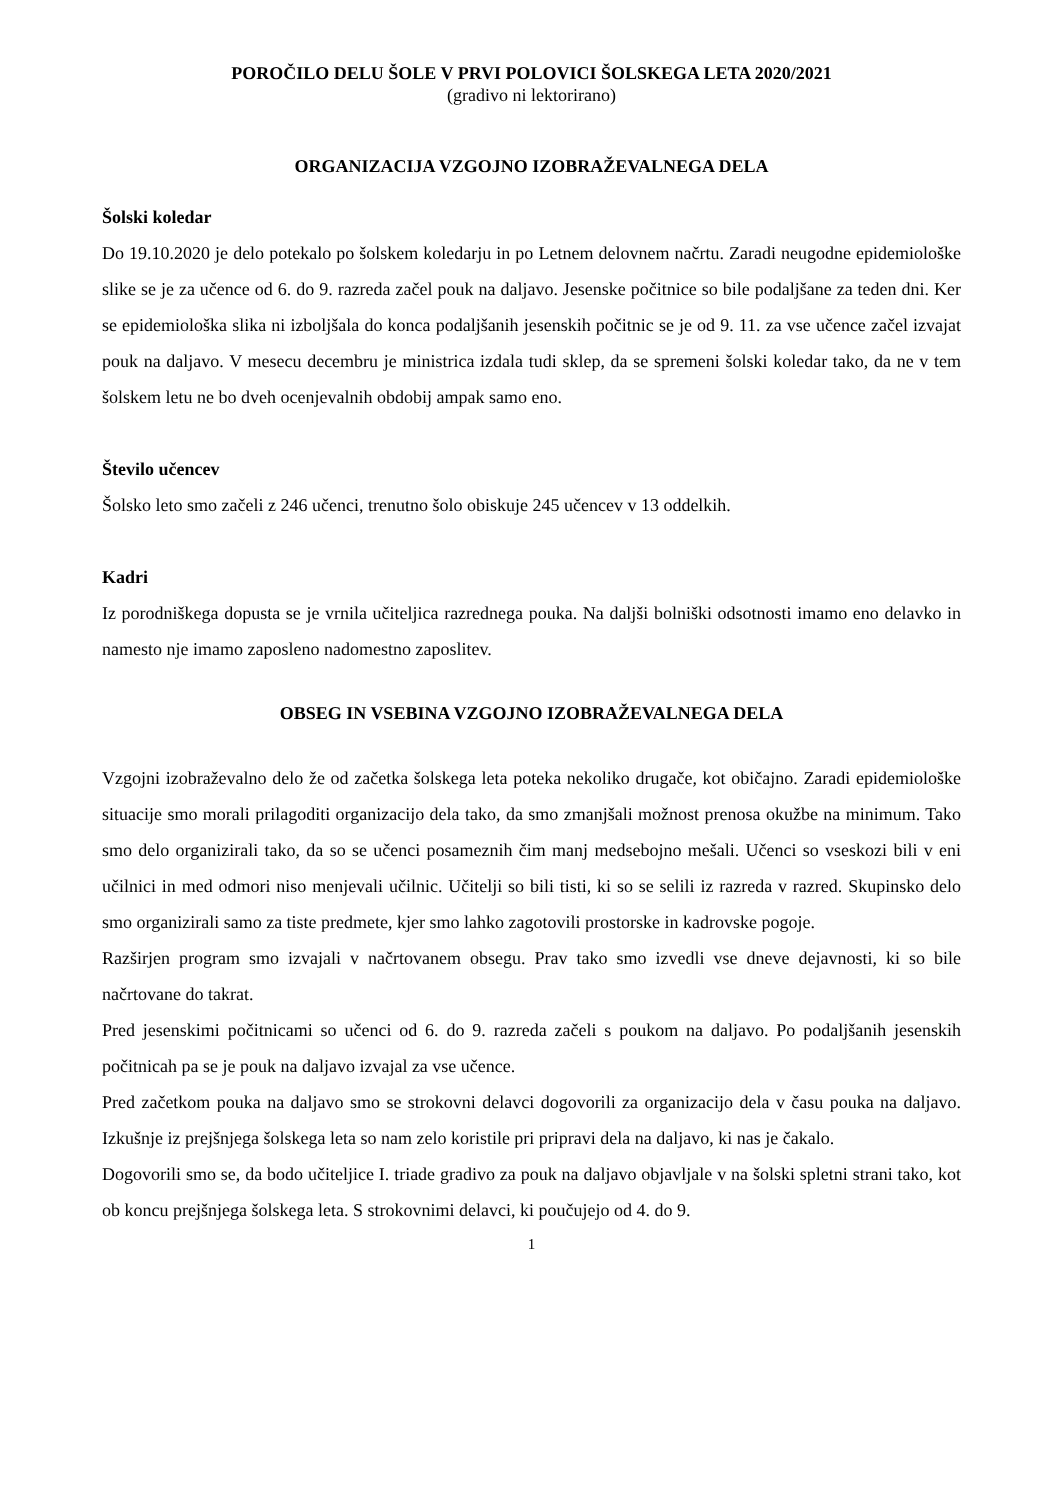POROČILO DELU ŠOLE V PRVI POLOVICI ŠOLSKEGA LETA 2020/2021
(gradivo ni lektorirano)
ORGANIZACIJA VZGOJNO IZOBRAŽEVALNEGA DELA
Šolski koledar
Do 19.10.2020 je delo potekalo po šolskem koledarju in po Letnem delovnem načrtu. Zaradi neugodne epidemiološke slike se je za učence od 6. do 9. razreda začel pouk na daljavo. Jesenske počitnice so bile podaljšane za teden dni. Ker se epidemiološka slika ni izboljšala do konca podaljšanih jesenskih počitnic se je od 9. 11. za vse učence začel izvajat pouk na daljavo. V mesecu decembru je ministrica izdala tudi sklep, da se spremeni šolski koledar tako, da ne v tem šolskem letu ne bo dveh ocenjevalnih obdobij ampak samo eno.
Število učencev
Šolsko leto smo začeli z 246 učenci, trenutno šolo obiskuje 245 učencev v 13 oddelkih.
Kadri
Iz porodniškega dopusta se je vrnila učiteljica razrednega pouka. Na daljši bolniški odsotnosti imamo eno delavko in namesto nje imamo zaposleno nadomestno zaposlitev.
OBSEG IN VSEBINA VZGOJNO IZOBRAŽEVALNEGA DELA
Vzgojni izobraževalno delo že od začetka šolskega leta poteka nekoliko drugače, kot običajno. Zaradi epidemiološke situacije smo morali prilagoditi organizacijo dela tako, da smo zmanjšali možnost prenosa okužbe na minimum. Tako smo delo organizirali tako, da so se učenci posameznih čim manj medsebojno mešali. Učenci so vseskozi bili v eni učilnici in med odmori niso menjevali učilnic. Učitelji so bili tisti, ki so se selili iz razreda v razred. Skupinsko delo smo organizirali samo za tiste predmete, kjer smo lahko zagotovili prostorske in kadrovske pogoje.
Razširjen program smo izvajali v načrtovanem obsegu. Prav tako smo izvedli vse dneve dejavnosti, ki so bile načrtovane do takrat.
Pred jesenskimi počitnicami so učenci od 6. do 9. razreda začeli s poukom na daljavo. Po podaljšanih jesenskih počitnicah pa se je pouk na daljavo izvajal za vse učence.
Pred začetkom pouka na daljavo smo se strokovni delavci dogovorili za organizacijo dela v času pouka na daljavo. Izkušnje iz prejšnjega šolskega leta so nam zelo koristile pri pripravi dela na daljavo, ki nas je čakalo.
Dogovorili smo se, da bodo učiteljice I. triade gradivo za pouk na daljavo objavljale v na šolski spletni strani tako, kot ob koncu prejšnjega šolskega leta. S strokovnimi delavci, ki poučujejo od 4. do 9.
1